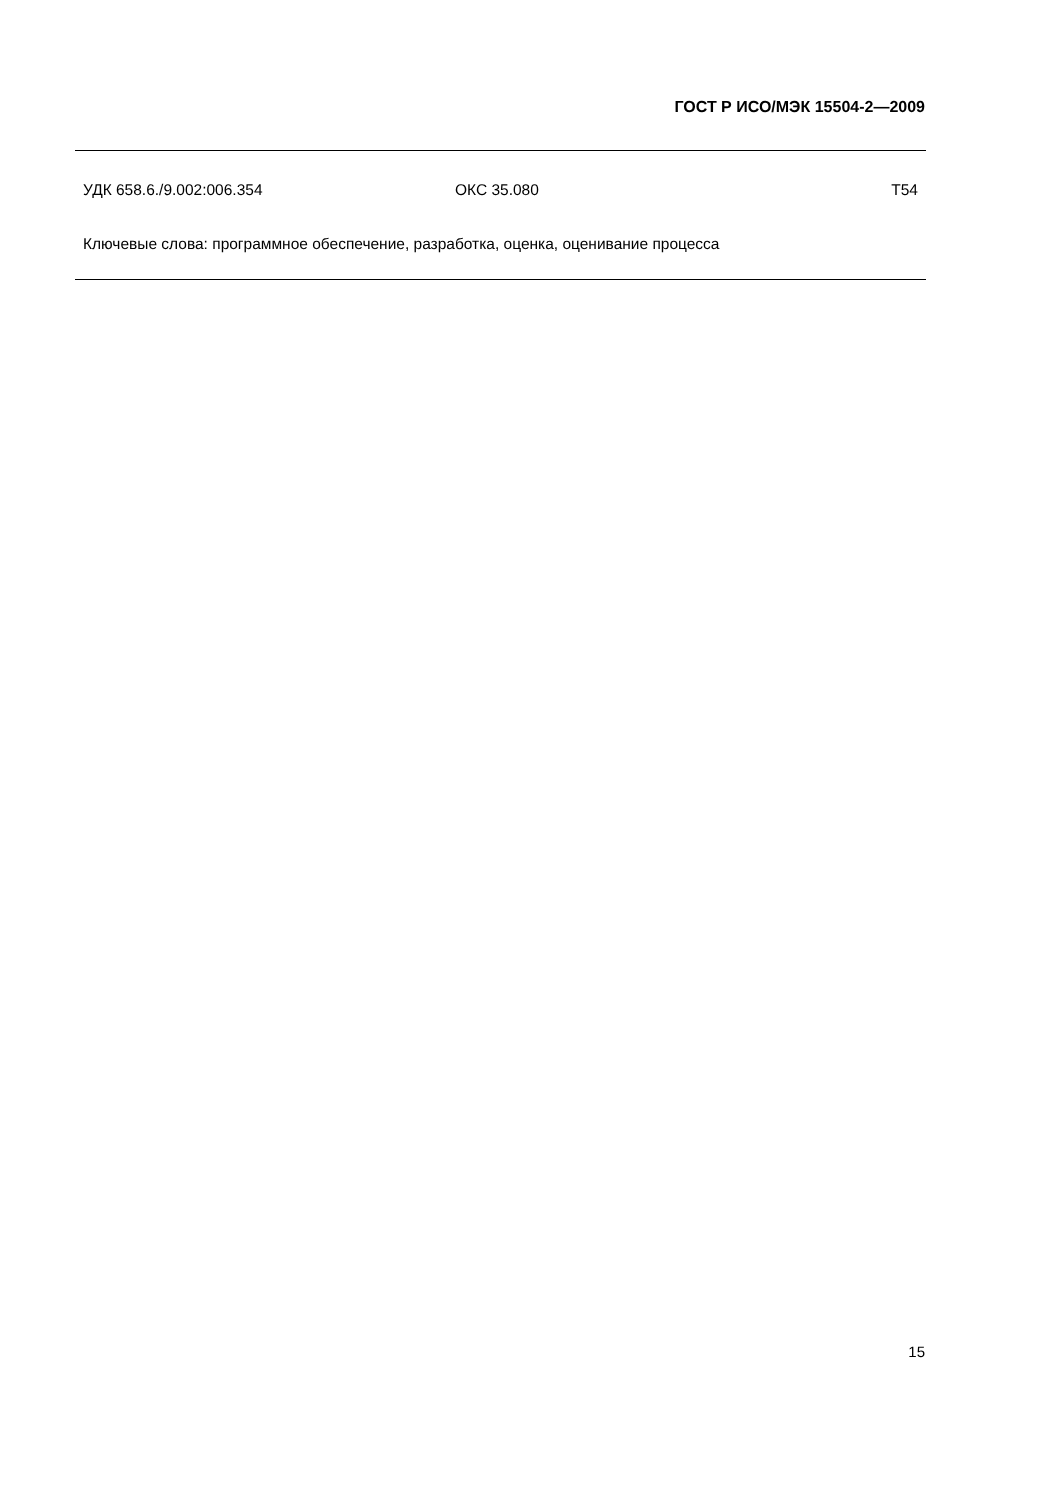ГОСТ Р ИСО/МЭК 15504-2—2009
УДК 658.6./9.002:006.354 ОКС 35.080 Т54
Ключевые слова: программное обеспечение, разработка, оценка, оценивание процесса
15